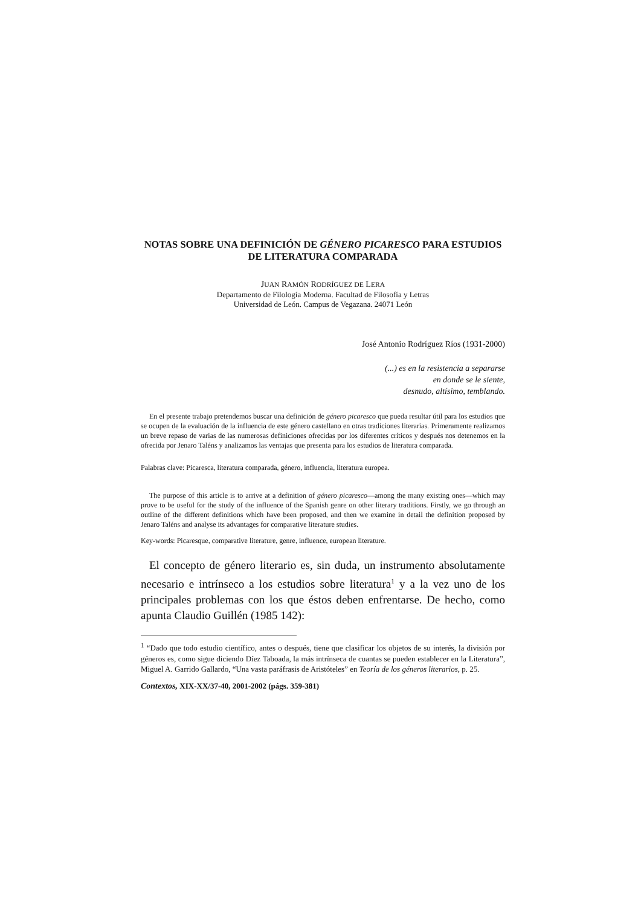NOTAS SOBRE UNA DEFINICIÓN DE GÉNERO PICARESCO PARA ESTUDIOS DE LITERATURA COMPARADA
JUAN RAMÓN RODRÍGUEZ DE LERA
Departamento de Filología Moderna. Facultad de Filosofía y Letras
Universidad de León. Campus de Vegazana. 24071 León
José Antonio Rodríguez Ríos (1931-2000)
(...) es en la resistencia a separarse
en donde se le siente,
desnudo, altísimo, temblando.
En el presente trabajo pretendemos buscar una definición de género picaresco que pueda resultar útil para los estudios que se ocupen de la evaluación de la influencia de este género castellano en otras tradiciones literarias. Primeramente realizamos un breve repaso de varias de las numerosas definiciones ofrecidas por los diferentes críticos y después nos detenemos en la ofrecida por Jenaro Taléns y analizamos las ventajas que presenta para los estudios de literatura comparada.
Palabras clave: Picaresca, literatura comparada, género, influencia, literatura europea.
The purpose of this article is to arrive at a definition of género picaresco—among the many existing ones—which may prove to be useful for the study of the influence of the Spanish genre on other literary traditions. Firstly, we go through an outline of the different definitions which have been proposed, and then we examine in detail the definition proposed by Jenaro Taléns and analyse its advantages for comparative literature studies.
Key-words: Picaresque, comparative literature, genre, influence, european literature.
El concepto de género literario es, sin duda, un instrumento absolutamente necesario e intrínseco a los estudios sobre literatura<sup>1</sup> y a la vez uno de los principales problemas con los que éstos deben enfrentarse. De hecho, como apunta Claudio Guillén (1985 142):
<sup>1</sup> “Dado que todo estudio científico, antes o después, tiene que clasificar los objetos de su interés, la división por géneros es, como sigue diciendo Díez Taboada, la más intrínseca de cuantas se pueden establecer en la Literatura”, Miguel A. Garrido Gallardo, “Una vasta paráfrasis de Aristóteles” en Teoría de los géneros literarios, p. 25.
Contextos, XIX-XX/37-40, 2001-2002 (págs. 359-381)